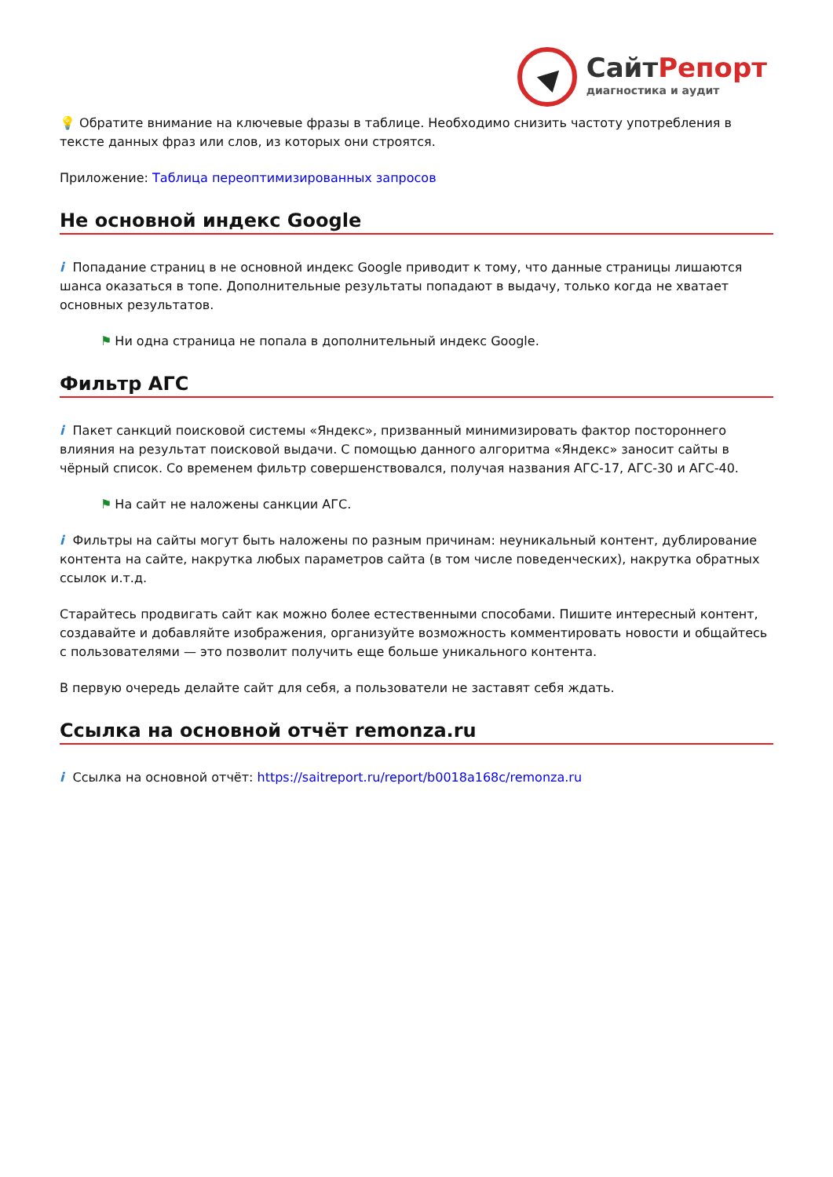СайтРепорт
диагностика и аудит
💡 Обратите внимание на ключевые фразы в таблице. Необходимо снизить частоту употребления в тексте данных фраз или слов, из которых они строятся.
Приложение: Таблица переоптимизированных запросов
Не основной индекс Google
i Попадание страниц в не основной индекс Google приводит к тому, что данные страницы лишаются шанса оказаться в топе. Дополнительные результаты попадают в выдачу, только когда не хватает основных результатов.
⚑ Ни одна страница не попала в дополнительный индекс Google.
Фильтр АГС
i Пакет санкций поисковой системы «Яндекс», призванный минимизировать фактор постороннего влияния на результат поисковой выдачи. С помощью данного алгоритма «Яндекс» заносит сайты в чёрный список. Со временем фильтр совершенствовался, получая названия АГС-17, АГС-30 и АГС-40.
⚑ На сайт не наложены санкции АГС.
i Фильтры на сайты могут быть наложены по разным причинам: неуникальный контент, дублирование контента на сайте, накрутка любых параметров сайта (в том числе поведенческих), накрутка обратных ссылок и.т.д.
Старайтесь продвигать сайт как можно более естественными способами. Пишите интересный контент, создавайте и добавляйте изображения, организуйте возможность комментировать новости и общайтесь с пользователями — это позволит получить еще больше уникального контента.
В первую очередь делайте сайт для себя, а пользователи не заставят себя ждать.
Ссылка на основной отчёт remonza.ru
i Ссылка на основной отчёт: https://saitreport.ru/report/b0018a168c/remonza.ru